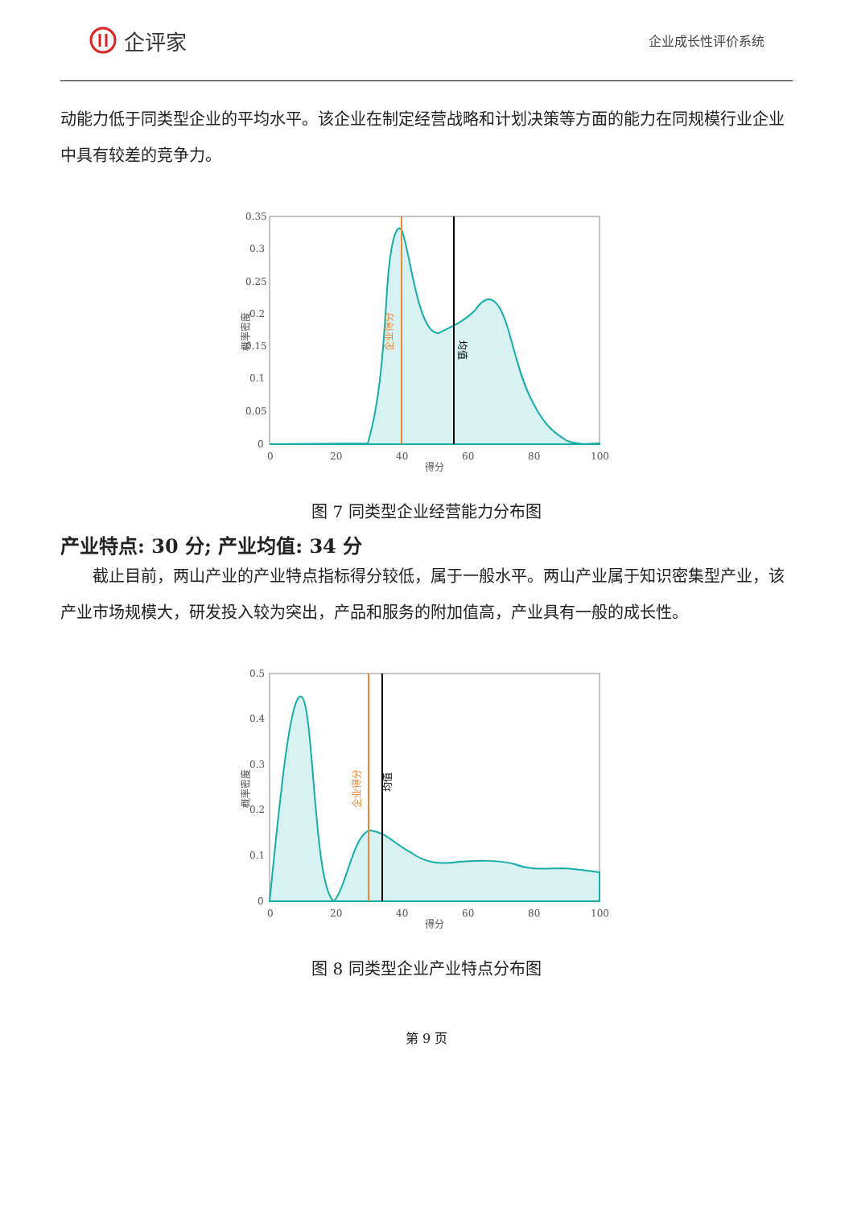企评家
企业成长性评价系统
动能力低于同类型企业的平均水平。该企业在制定经营战略和计划决策等方面的能力在同规模行业企业中具有较差的竞争力。
0.35
0.3
0.25
0.2
0.15
0.1
0.05
0
0
20
40
60
80
100
得分
企业得分
均值
概率密度
图 7 同类型企业经营能力分布图
产业特点: 30 分; 产业均值: 34 分
截止目前，两山产业的产业特点指标得分较低，属于一般水平。两山产业属于知识密集型产业，该产业市场规模大，研发投入较为突出，产品和服务的附加值高，产业具有一般的成长性。
0.5
0.4
0.3
0.2
0.1
0
0
20
40
60
80
100
得分
企业得分
均值
概率密度
图 8 同类型企业产业特点分布图
第 9 页